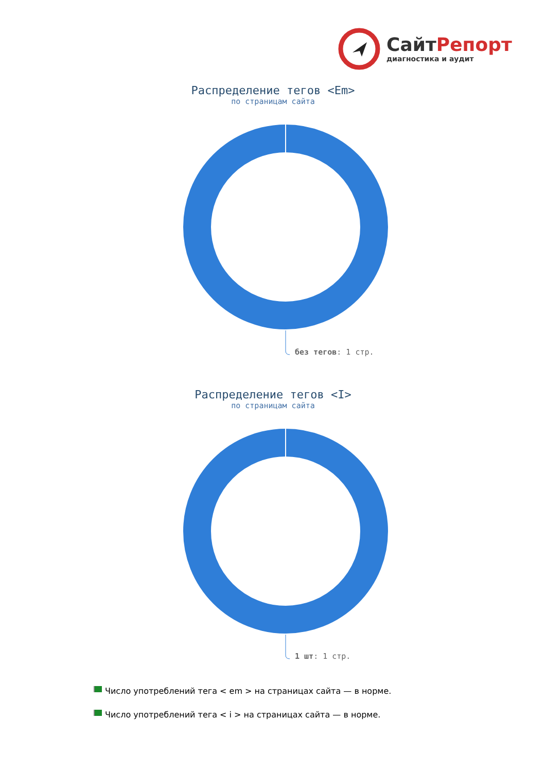СайтРепорт
диагностика и аудит
Распределение тегов <Em>
по страницам сайта
без тегов: 1 стр.
Распределение тегов <I>
по страницам сайта
1 шт: 1 стр.
Число употреблений тега < em > на страницах сайта — в норме.
Число употреблений тега < i > на страницах сайта — в норме.